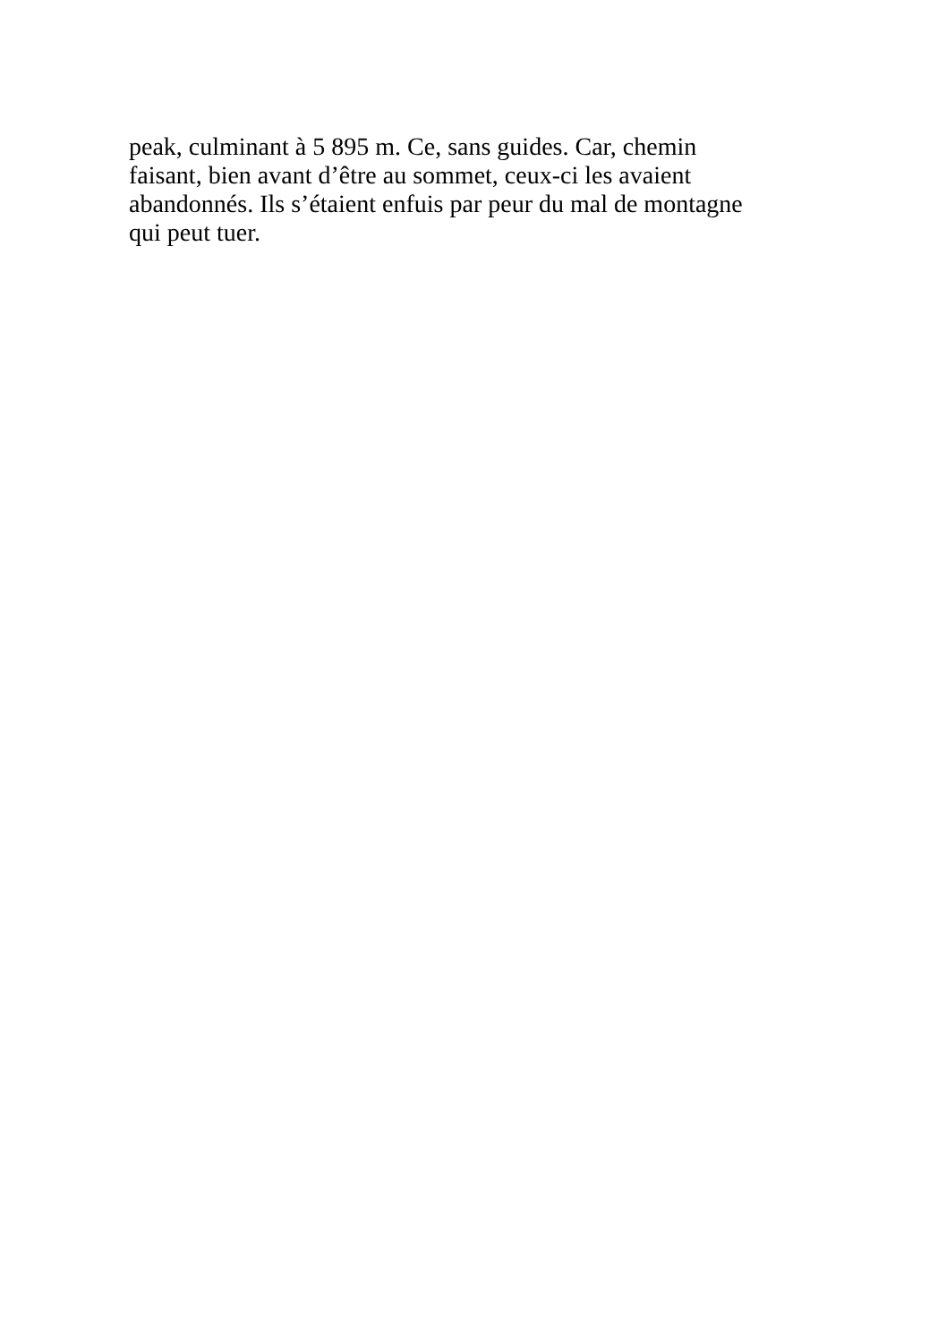peak, culminant à 5 895 m. Ce, sans guides. Car, chemin
faisant, bien avant d’être au sommet, ceux-ci les avaient
abandonnés. Ils s’étaient enfuis par peur du mal de montagne
qui peut tuer.